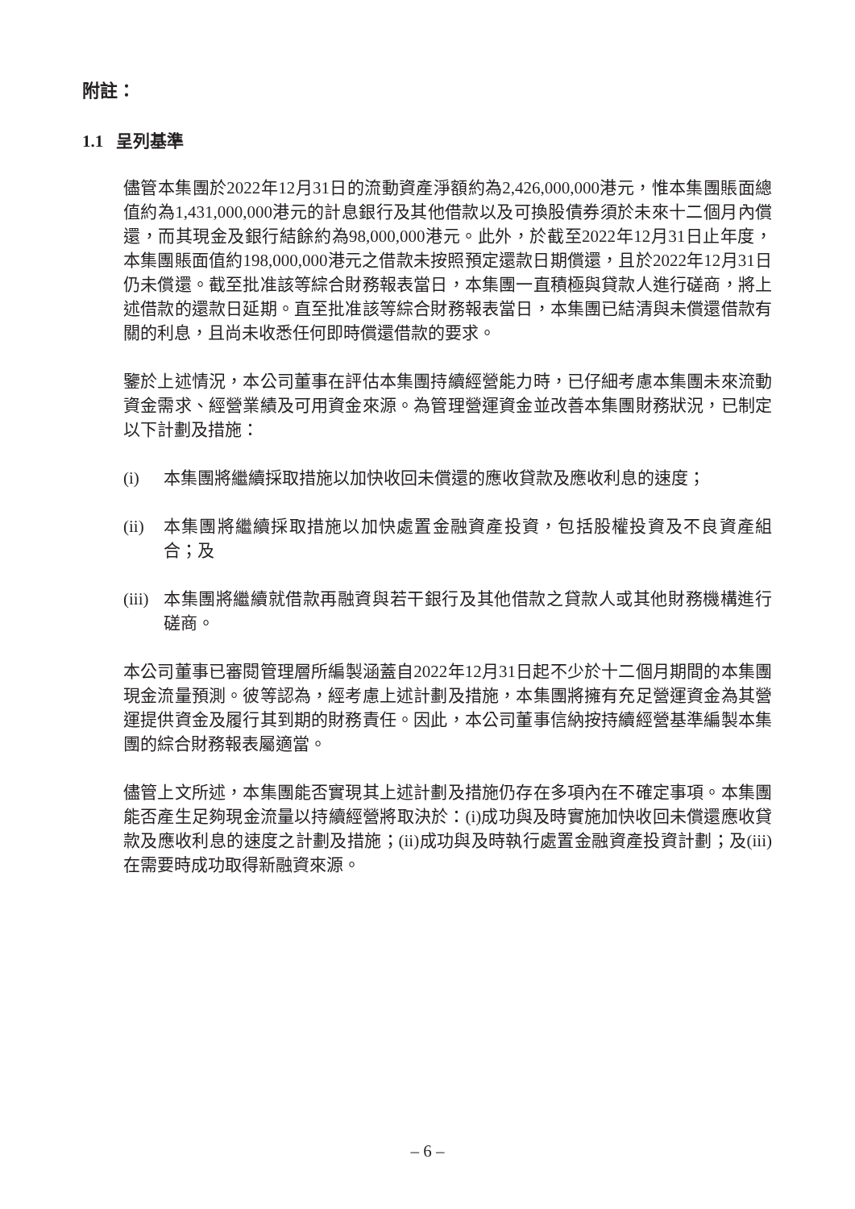附註：
1.1 呈列基準
儘管本集團於2022年12月31日的流動資產淨額約為2,426,000,000港元，惟本集團賬面總值約為1,431,000,000港元的計息銀行及其他借款以及可換股債券須於未來十二個月內償還，而其現金及銀行結餘約為98,000,000港元。此外，於截至2022年12月31日止年度，本集團賬面值約198,000,000港元之借款未按照預定還款日期償還，且於2022年12月31日仍未償還。截至批准該等綜合財務報表當日，本集團一直積極與貸款人進行磋商，將上述借款的還款日延期。直至批准該等綜合財務報表當日，本集團已結清與未償還借款有關的利息，且尚未收悉任何即時償還借款的要求。
鑒於上述情況，本公司董事在評估本集團持續經營能力時，已仔細考慮本集團未來流動資金需求、經營業績及可用資金來源。為管理營運資金並改善本集團財務狀況，已制定以下計劃及措施：
(i) 本集團將繼續採取措施以加快收回未償還的應收貸款及應收利息的速度；
(ii) 本集團將繼續採取措施以加快處置金融資產投資，包括股權投資及不良資產組合；及
(iii) 本集團將繼續就借款再融資與若干銀行及其他借款之貸款人或其他財務機構進行磋商。
本公司董事已審閱管理層所編製涵蓋自2022年12月31日起不少於十二個月期間的本集團現金流量預測。彼等認為，經考慮上述計劃及措施，本集團將擁有充足營運資金為其營運提供資金及履行其到期的財務責任。因此，本公司董事信納按持續經營基準編製本集團的綜合財務報表屬適當。
儘管上文所述，本集團能否實現其上述計劃及措施仍存在多項內在不確定事項。本集團能否產生足夠現金流量以持續經營將取決於：(i)成功與及時實施加快收回未償還應收貸款及應收利息的速度之計劃及措施；(ii)成功與及時執行處置金融資產投資計劃；及(iii)在需要時成功取得新融資來源。
– 6 –